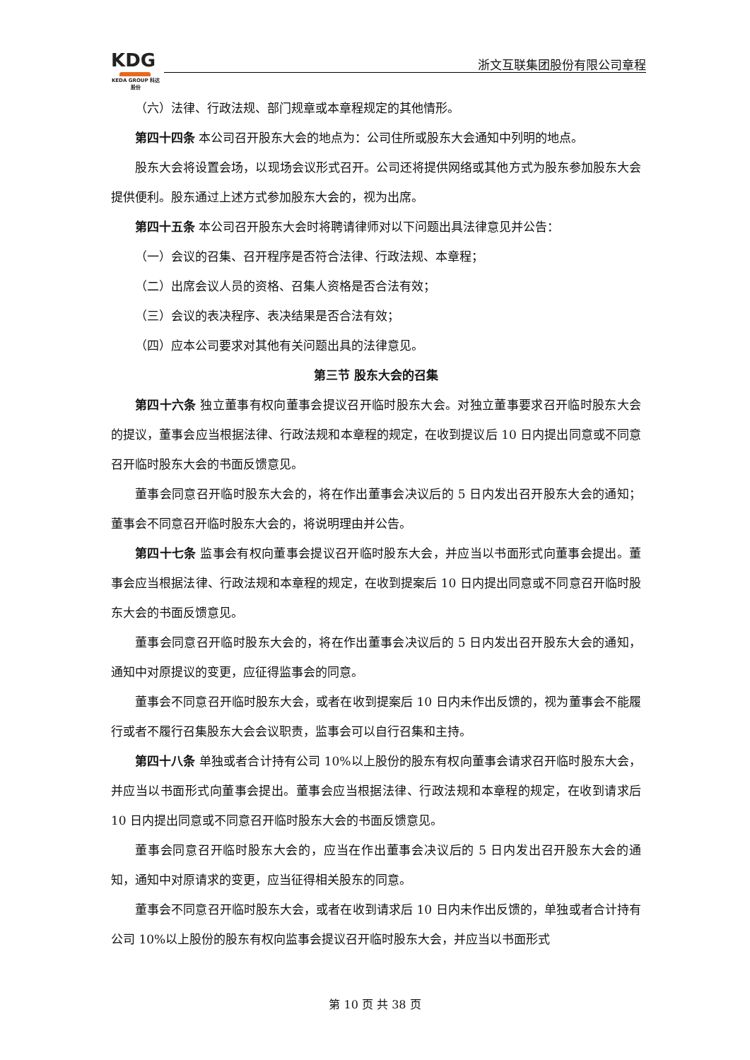KDG
KEDA GROUP 科达股份
浙文互联集团股份有限公司章程
（六）法律、行政法规、部门规章或本章程规定的其他情形。
第四十四条 本公司召开股东大会的地点为：公司住所或股东大会通知中列明的地点。
股东大会将设置会场，以现场会议形式召开。公司还将提供网络或其他方式为股东参加股东大会提供便利。股东通过上述方式参加股东大会的，视为出席。
第四十五条 本公司召开股东大会时将聘请律师对以下问题出具法律意见并公告：
（一）会议的召集、召开程序是否符合法律、行政法规、本章程；
（二）出席会议人员的资格、召集人资格是否合法有效；
（三）会议的表决程序、表决结果是否合法有效；
（四）应本公司要求对其他有关问题出具的法律意见。
第三节 股东大会的召集
第四十六条 独立董事有权向董事会提议召开临时股东大会。对独立董事要求召开临时股东大会的提议，董事会应当根据法律、行政法规和本章程的规定，在收到提议后 10 日内提出同意或不同意召开临时股东大会的书面反馈意见。
董事会同意召开临时股东大会的，将在作出董事会决议后的 5 日内发出召开股东大会的通知；董事会不同意召开临时股东大会的，将说明理由并公告。
第四十七条 监事会有权向董事会提议召开临时股东大会，并应当以书面形式向董事会提出。董事会应当根据法律、行政法规和本章程的规定，在收到提案后 10 日内提出同意或不同意召开临时股东大会的书面反馈意见。
董事会同意召开临时股东大会的，将在作出董事会决议后的 5 日内发出召开股东大会的通知，通知中对原提议的变更，应征得监事会的同意。
董事会不同意召开临时股东大会，或者在收到提案后 10 日内未作出反馈的，视为董事会不能履行或者不履行召集股东大会会议职责，监事会可以自行召集和主持。
第四十八条 单独或者合计持有公司 10%以上股份的股东有权向董事会请求召开临时股东大会，并应当以书面形式向董事会提出。董事会应当根据法律、行政法规和本章程的规定，在收到请求后 10 日内提出同意或不同意召开临时股东大会的书面反馈意见。
董事会同意召开临时股东大会的，应当在作出董事会决议后的 5 日内发出召开股东大会的通知，通知中对原请求的变更，应当征得相关股东的同意。
董事会不同意召开临时股东大会，或者在收到请求后 10 日内未作出反馈的，单独或者合计持有公司 10%以上股份的股东有权向监事会提议召开临时股东大会，并应当以书面形式
第 10 页 共 38 页